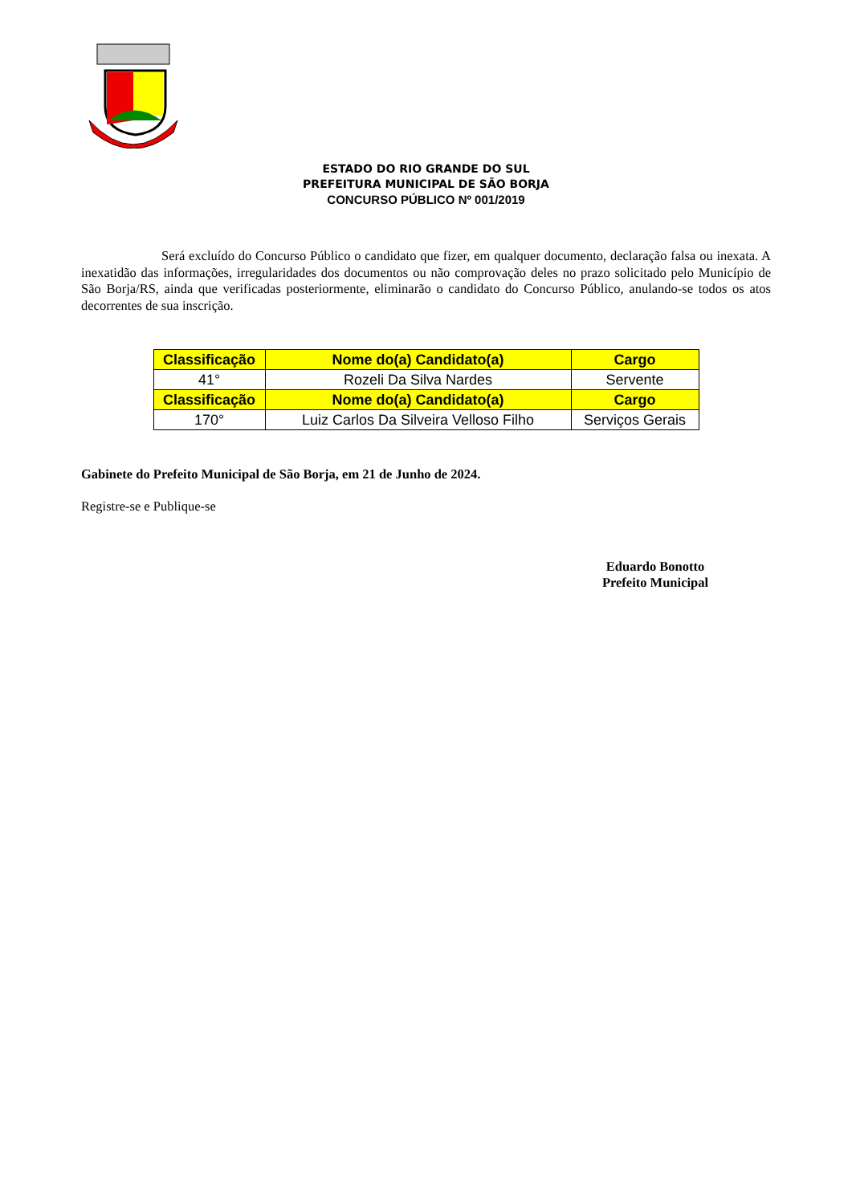ESTADO DO RIO GRANDE DO SUL
PREFEITURA MUNICIPAL DE SÃO BORJA
CONCURSO PÚBLICO Nº 001/2019
Será excluído do Concurso Público o candidato que fizer, em qualquer documento, declaração falsa ou inexata. A inexatidão das informações, irregularidades dos documentos ou não comprovação deles no prazo solicitado pelo Município de São Borja/RS, ainda que verificadas posteriormente, eliminarão o candidato do Concurso Público, anulando-se todos os atos decorrentes de sua inscrição.
| Classificação | Nome do(a) Candidato(a) | Cargo |
| --- | --- | --- |
| 41° | Rozeli Da Silva Nardes | Servente |
| Classificação | Nome do(a) Candidato(a) | Cargo |
| 170° | Luiz Carlos Da Silveira Velloso Filho | Serviços Gerais |
Gabinete do Prefeito Municipal de São Borja, em 21 de Junho de 2024.
Registre-se e Publique-se
Eduardo Bonotto
Prefeito Municipal